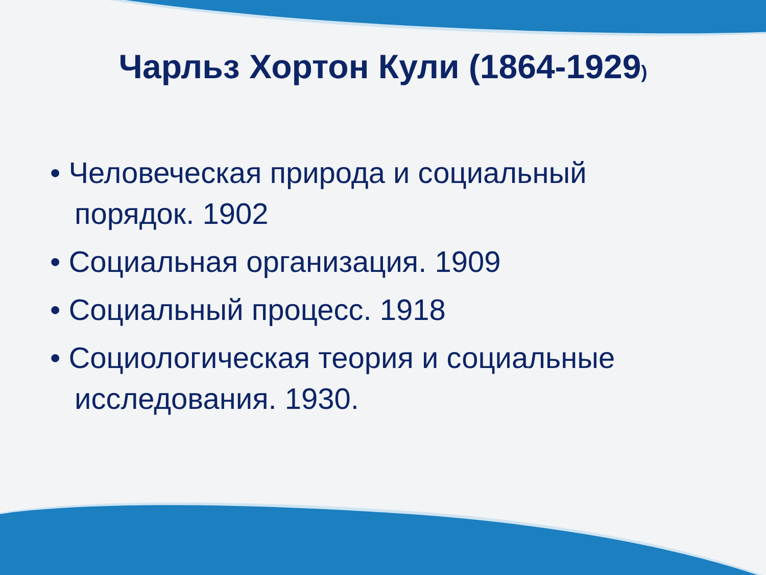Чарльз Хортон Кули (1864-1929)
• Человеческая природа и социальный порядок. 1902
• Социальная организация. 1909
• Социальный процесс. 1918
• Социологическая теория и социальные исследования. 1930.